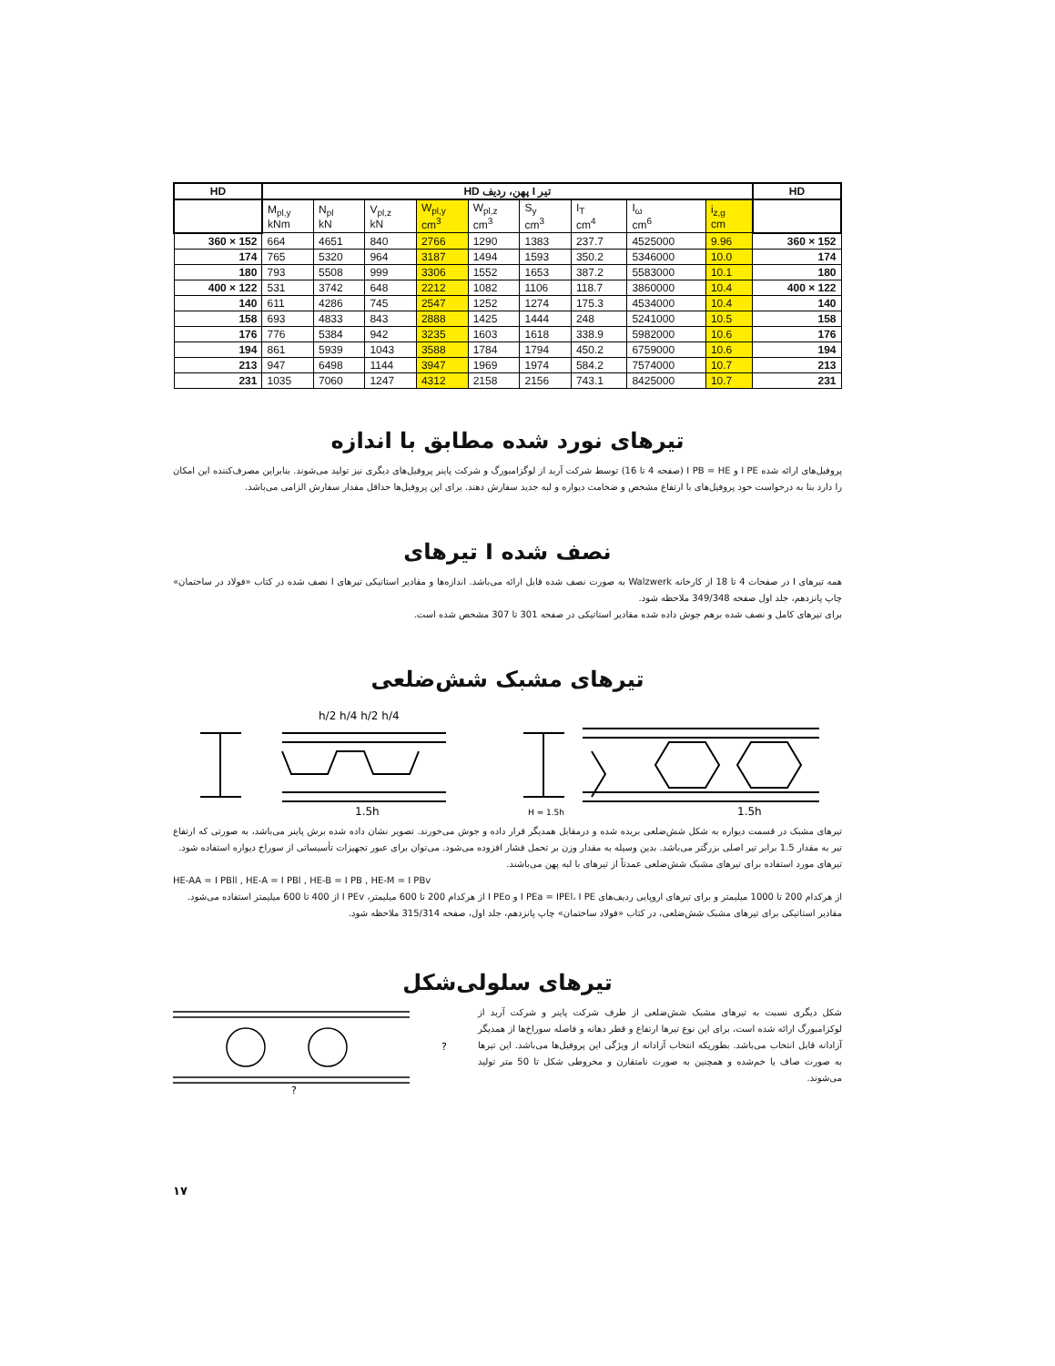| HD | تیر I پهن، ردیف HD | | | | | | | | | HD |
| --- | --- | --- | --- | --- | --- | --- | --- | --- | --- | --- |
| | M<sub>pl,y</sub> kNm | N<sub>pl</sub> kN | V<sub>pl,z</sub> kN | W<sub>pl,y</sub> cm<sup>3</sup> | W<sub>pl,z</sub> cm<sup>3</sup> | S<sub>y</sub> cm<sup>3</sup> | I<sub>T</sub> cm<sup>4</sup> | I<sub>ω</sub> cm<sup>6</sup> | i<sub>z,g</sub> cm | |
| 360 × 152 | 664 | 4651 | 840 | 2766 | 1290 | 1383 | 237.7 | 4525000 | 9.96 | 360 × 152 |
| 174 | 765 | 5320 | 964 | 3187 | 1494 | 1593 | 350.2 | 5346000 | 10.0 | 174 |
| 180 | 793 | 5508 | 999 | 3306 | 1552 | 1653 | 387.2 | 5583000 | 10.1 | 180 |
| 400 × 122 | 531 | 3742 | 648 | 2212 | 1082 | 1106 | 118.7 | 3860000 | 10.4 | 400 × 122 |
| 140 | 611 | 4286 | 745 | 2547 | 1252 | 1274 | 175.3 | 4534000 | 10.4 | 140 |
| 158 | 693 | 4833 | 843 | 2888 | 1425 | 1444 | 248 | 5241000 | 10.5 | 158 |
| 176 | 776 | 5384 | 942 | 3235 | 1603 | 1618 | 338.9 | 5982000 | 10.6 | 176 |
| 194 | 861 | 5939 | 1043 | 3588 | 1784 | 1794 | 450.2 | 6759000 | 10.6 | 194 |
| 213 | 947 | 6498 | 1144 | 3947 | 1969 | 1974 | 584.2 | 7574000 | 10.7 | 213 |
| 231 | 1035 | 7060 | 1247 | 4312 | 2158 | 2156 | 743.1 | 8425000 | 10.7 | 231 |
تیرهای نورد شده مطابق با اندازه
پروفیل‌های ارائه شده I PE و I PB = HE (صفحه 4 تا 16) توسط شرکت آربد از لوگزامبورگ و شرکت پاینر پروفیل‌های دیگری نیز تولید می‌شوند. بنابراین مصرف‌کننده این امکان را دارد بنا به درخواست خود پروفیل‌های با ارتفاع مشخص و ضخامت دیواره و لبه جدید سفارش دهند. برای این پروفیل‌ها حداقل مقدار سفارش الزامی می‌باشد.
تیرهای I نصف شده
همه تیرهای I در صفحات 4 تا 18 از کارخانه Walzwerk به صورت نصف شده قابل ارائه می‌باشد. اندازه‌ها و مقادیر استاتیکی تیرهای I نصف شده در کتاب «فولاد در ساختمان» چاپ پانزدهم، جلد اول صفحه 349/348 ملاحظه شود.
برای تیرهای کامل و نصف شده برهم جوش داده شده مقادیر استاتیکی در صفحه 301 تا 307 مشخص شده است.
تیرهای مشبک شش‌ضلعی
h/2 h/4 h/2 h/4
1.5h
1.5h
H = 1.5h
تیرهای مشبک در قسمت دیواره به شکل شش‌ضلعی بریده شده و درمقابل همدیگر قرار داده و جوش می‌خورند. تصویر نشان داده شده برش پاینر می‌باشد، به صورتی که ارتفاع تیر به مقدار 1.5 برابر تیر اصلی بزرگتر می‌باشد. بدین وسیله به مقدار وزن بر تحمل فشار افزوده می‌شود. می‌توان برای عبور تجهیزات تأسیساتی از سوراخ دیواره استفاده شود.
تیرهای مورد استفاده برای تیرهای مشبک شش‌ضلعی عمدتاً از تیرهای با لبه پهن می‌باشند.
HE-AA = I PBll , HE-A = I PBl , HE-B = I PB , HE-M = I PBv
از هرکدام 200 تا 1000 میلیمتر و برای تیرهای اروپایی ردیف‌های I PEa = IPEl، I PE و I PEo از هرکدام 200 تا 600 میلیمتر، I PEv از 400 تا 600 میلیمتر استفاده می‌شود.
مقادیر استاتیکی برای تیرهای مشبک شش‌ضلعی، در کتاب «فولاد ساختمان» چاپ پانزدهم، جلد اول، صفحه 315/314 ملاحظه شود.
تیرهای سلولی‌شکل
شکل دیگری نسبت به تیرهای مشبک شش‌ضلعی از طرف شرکت پاینر و شرکت آربد از لوکزامبورگ ارائه شده است، برای این نوع تیرها ارتفاع و قطر دهانه و فاصله سوراخ‌ها از همدیگر آزادانه قابل انتخاب می‌باشد. بطوریکه انتخاب آزادانه از ویژگی این پروفیل‌ها می‌باشد. این تیرها به صورت صاف یا خم‌شده و همچنین به صورت نامتقارن و مخروطی شکل تا 50 متر تولید می‌شوند.
?
?
۱۷